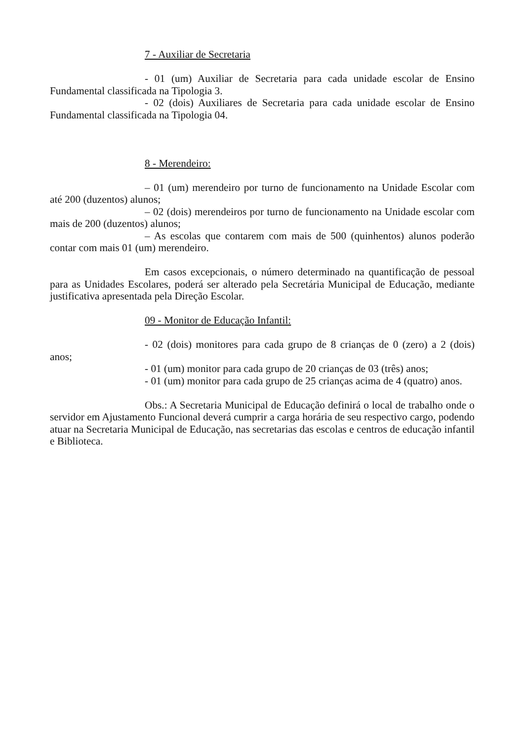7 - Auxiliar de Secretaria
- 01 (um) Auxiliar de Secretaria para cada unidade escolar de Ensino Fundamental classificada na Tipologia 3.
- 02 (dois) Auxiliares de Secretaria para cada unidade escolar de Ensino Fundamental classificada na Tipologia 04.
8 - Merendeiro:
– 01 (um) merendeiro por turno de funcionamento na Unidade Escolar com até 200 (duzentos) alunos;
– 02 (dois) merendeiros por turno de funcionamento na Unidade escolar com mais de 200 (duzentos) alunos;
– As escolas que contarem com mais de 500 (quinhentos) alunos poderão contar com mais 01 (um) merendeiro.
Em casos excepcionais, o número determinado na quantificação de pessoal para as Unidades Escolares, poderá ser alterado pela Secretária Municipal de Educação, mediante justificativa apresentada pela Direção Escolar.
09 - Monitor de Educação Infantil:
- 02 (dois) monitores para cada grupo de 8 crianças de 0 (zero) a 2 (dois) anos;
- 01 (um) monitor para cada grupo de 20 crianças de 03 (três) anos;
- 01 (um) monitor para cada grupo de 25 crianças acima de 4 (quatro) anos.
Obs.: A Secretaria Municipal de Educação definirá o local de trabalho onde o servidor em Ajustamento Funcional deverá cumprir a carga horária de seu respectivo cargo, podendo atuar na Secretaria Municipal de Educação, nas secretarias das escolas e centros de educação infantil e Biblioteca.